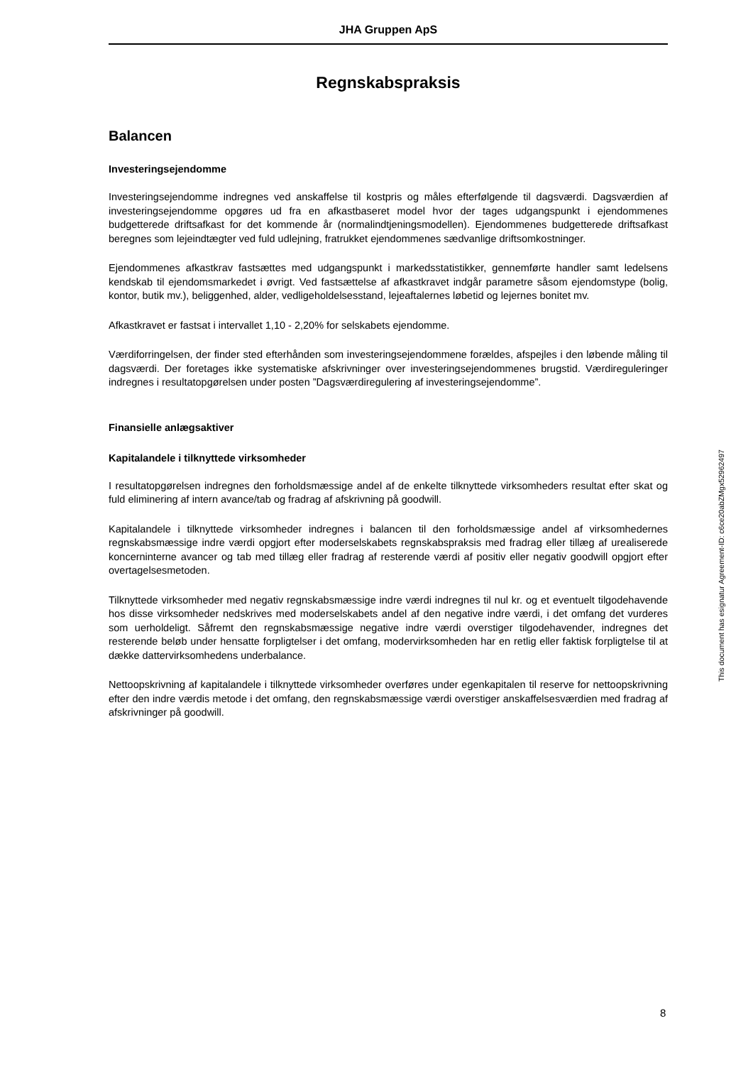JHA Gruppen ApS
Regnskabspraksis
Balancen
Investeringsejendomme
Investeringsejendomme indregnes ved anskaffelse til kostpris og måles efterfølgende til dagsværdi. Dagsværdien af investeringsejendomme opgøres ud fra en afkastbaseret model hvor der tages udgangspunkt i ejendommenes budgetterede driftsafkast for det kommende år (normalindtjeningsmodellen). Ejendommenes budgetterede driftsafkast beregnes som lejeindtægter ved fuld udlejning, fratrukket ejendommenes sædvanlige driftsomkostninger.
Ejendommenes afkastkrav fastsættes med udgangspunkt i markedsstatistikker, gennemførte handler samt ledelsens kendskab til ejendomsmarkedet i øvrigt. Ved fastsættelse af afkastkravet indgår parametre såsom ejendomstype (bolig, kontor, butik mv.), beliggenhed, alder, vedligeholdelsesstand, lejeaftalernes løbetid og lejernes bonitet mv.
Afkastkravet er fastsat i intervallet 1,10 - 2,20% for selskabets ejendomme.
Værdiforringelsen, der finder sted efterhånden som investeringsejendommene forældes, afspejles i den løbende måling til dagsværdi. Der foretages ikke systematiske afskrivninger over investeringsejendommenes brugstid. Værdireguleringer indregnes i resultatopgørelsen under posten ”Dagsværdiregulering af investeringsejendomme”.
Finansielle anlægsaktiver
Kapitalandele i tilknyttede virksomheder
I resultatopgørelsen indregnes den forholdsmæssige andel af de enkelte tilknyttede virksomheders resultat efter skat og fuld eliminering af intern avance/tab og fradrag af afskrivning på goodwill.
Kapitalandele i tilknyttede virksomheder indregnes i balancen til den forholdsmæssige andel af virksomhedernes regnskabsmæssige indre værdi opgjort efter moderselskabets regnskabspraksis med fradrag eller tillæg af urealiserede koncerninterne avancer og tab med tillæg eller fradrag af resterende værdi af positiv eller negativ goodwill opgjort efter overtagelsesmetoden.
Tilknyttede virksomheder med negativ regnskabsmæssige indre værdi indregnes til nul kr. og et eventuelt tilgodehavende hos disse virksomheder nedskrives med moderselskabets andel af den negative indre værdi, i det omfang det vurderes som uerholdeligt. Såfremt den regnskabsmæssige negative indre værdi overstiger tilgodehavender, indregnes det resterende beløb under hensatte forpligtelser i det omfang, modervirksomheden har en retlig eller faktisk forpligtelse til at dække dattervirksomhedens underbalance.
Nettoopskrivning af kapitalandele i tilknyttede virksomheder overføres under egenkapitalen til reserve for nettoopskrivning efter den indre værdis metode i det omfang, den regnskabsmæssige værdi overstiger anskaffelsesværdien med fradrag af afskrivninger på goodwill.
This document has esignatur Agreement-ID: c6ce20abZMgx52962497
8